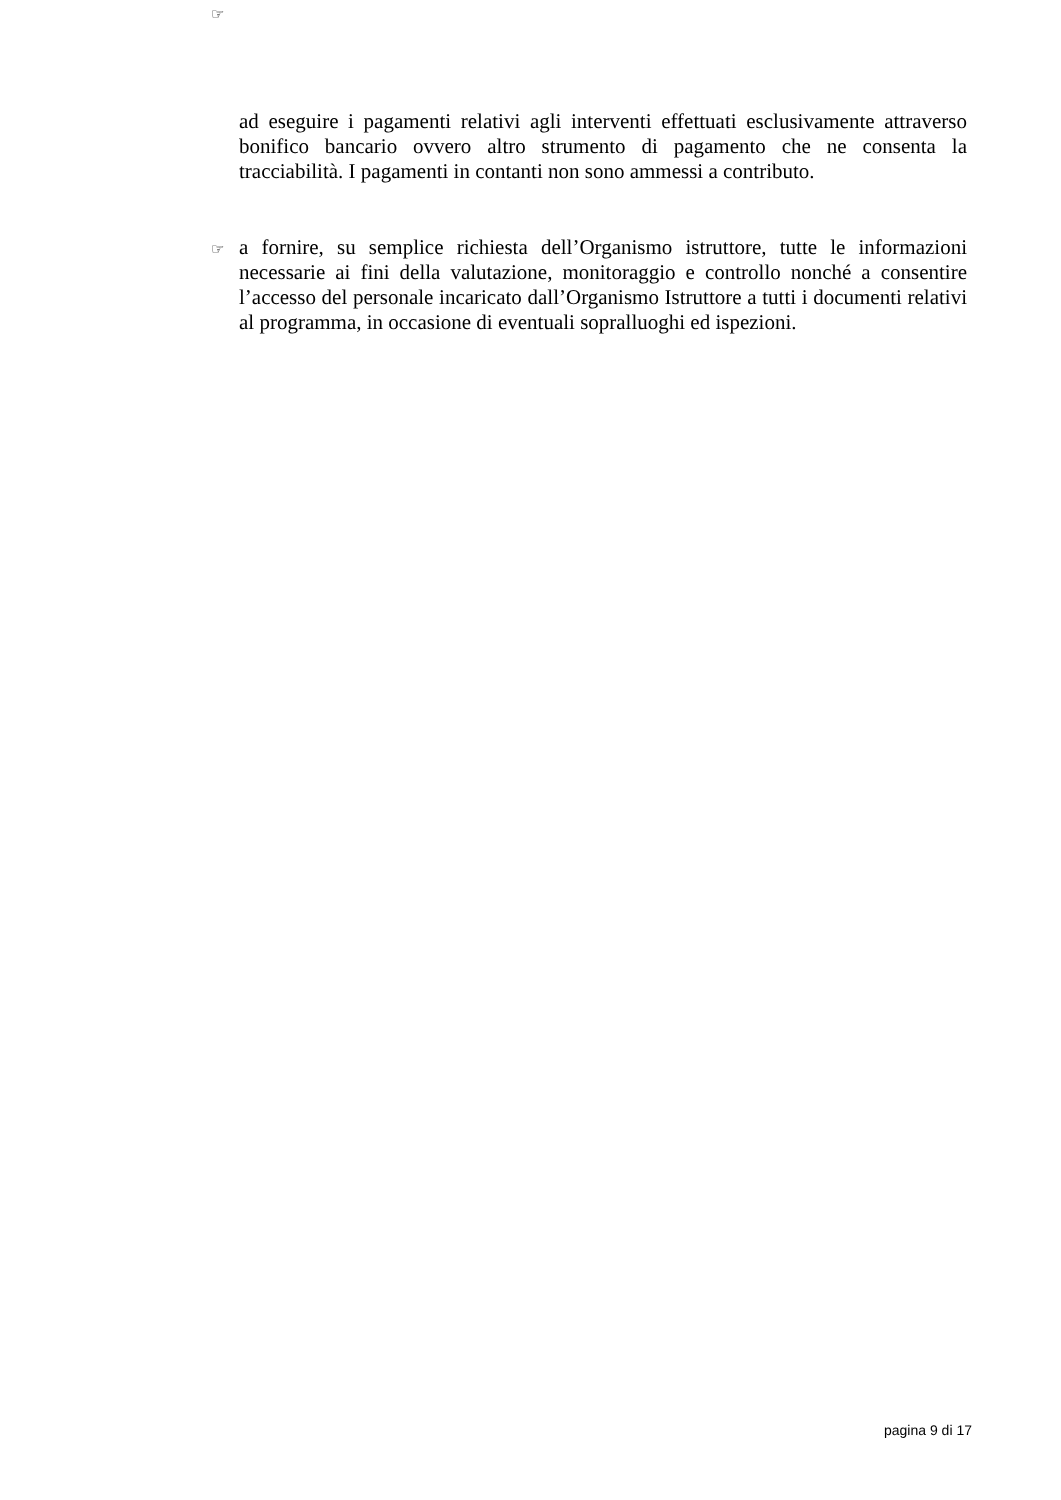☞
ad eseguire i pagamenti relativi agli interventi effettuati esclusivamente attraverso bonifico bancario ovvero altro strumento di pagamento che ne consenta la tracciabilità. I pagamenti in contanti non sono ammessi a contributo.
☞ a fornire, su semplice richiesta dell’Organismo istruttore, tutte le informazioni necessarie ai fini della valutazione, monitoraggio e controllo nonché a consentire l’accesso del personale incaricato dall’Organismo Istruttore a tutti i documenti relativi al programma, in occasione di eventuali sopralluoghi ed ispezioni.
pagina 9 di 17